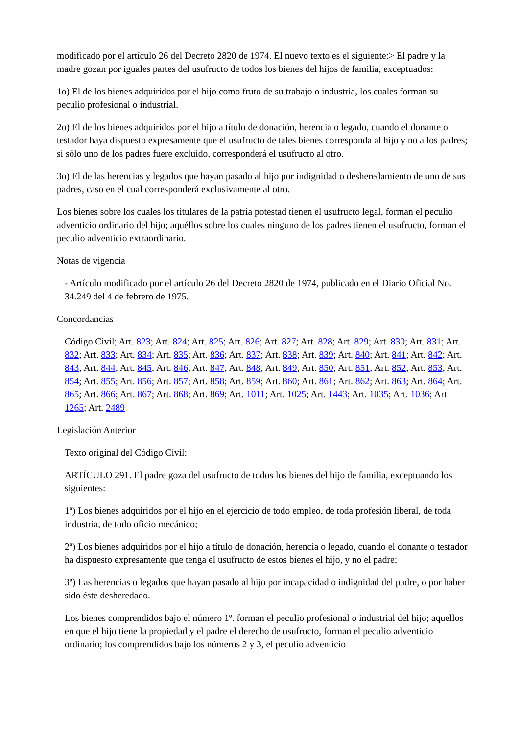modificado por el artículo 26 del Decreto 2820 de 1974. El nuevo texto es el siguiente:> El padre y la madre gozan por iguales partes del usufructo de todos los bienes del hijos de familia, exceptuados:
1o) El de los bienes adquiridos por el hijo como fruto de su trabajo o industria, los cuales forman su peculio profesional o industrial.
2o) El de los bienes adquiridos por el hijo a título de donación, herencia o legado, cuando el donante o testador haya dispuesto expresamente que el usufructo de tales bienes corresponda al hijo y no a los padres; si sólo uno de los padres fuere excluido, corresponderá el usufructo al otro.
3o) El de las herencias y legados que hayan pasado al hijo por indignidad o desheredamiento de uno de sus padres, caso en el cual corresponderá exclusivamente al otro.
Los bienes sobre los cuales los titulares de la patria potestad tienen el usufructo legal, forman el peculio adventicio ordinario del hijo; aquéllos sobre los cuales ninguno de los padres tienen el usufructo, forman el peculio adventicio extraordinario.
Notas de vigencia
- Artículo modificado por el artículo 26 del Decreto 2820 de 1974, publicado en el Diario Oficial No. 34.249 del 4 de febrero de 1975.
Concordancias
Código Civil; Art. 823; Art. 824; Art. 825; Art. 826; Art. 827; Art. 828; Art. 829; Art. 830; Art. 831; Art. 832; Art. 833; Art. 834; Art. 835; Art. 836; Art. 837; Art. 838; Art. 839; Art. 840; Art. 841; Art. 842; Art. 843; Art. 844; Art. 845; Art. 846; Art. 847; Art. 848; Art. 849; Art. 850; Art. 851; Art. 852; Art. 853; Art. 854; Art. 855; Art. 856; Art. 857; Art. 858; Art. 859; Art. 860; Art. 861; Art. 862; Art. 863; Art. 864; Art. 865; Art. 866; Art. 867; Art. 868; Art. 869; Art. 1011; Art. 1025; Art. 1443; Art. 1035; Art. 1036; Art. 1265; Art. 2489
Legislación Anterior
Texto original del Código Civil:
ARTÍCULO 291. El padre goza del usufructo de todos los bienes del hijo de familia, exceptuando los siguientes:
1º) Los bienes adquiridos por el hijo en el ejercicio de todo empleo, de toda profesión liberal, de toda industria, de todo oficio mecánico;
2º) Los bienes adquiridos por el hijo a título de donación, herencia o legado, cuando el donante o testador ha dispuesto expresamente que tenga el usufructo de estos bienes el hijo, y no el padre;
3º) Las herencias o legados que hayan pasado al hijo por incapacidad o indignidad del padre, o por haber sido éste desheredado.
Los bienes comprendidos bajo el número 1º. forman el peculio profesional o industrial del hijo; aquellos en que el hijo tiene la propiedad y el padre el derecho de usufructo, forman el peculio adventicio ordinario; los comprendidos bajo los números 2 y 3, el peculio adventicio